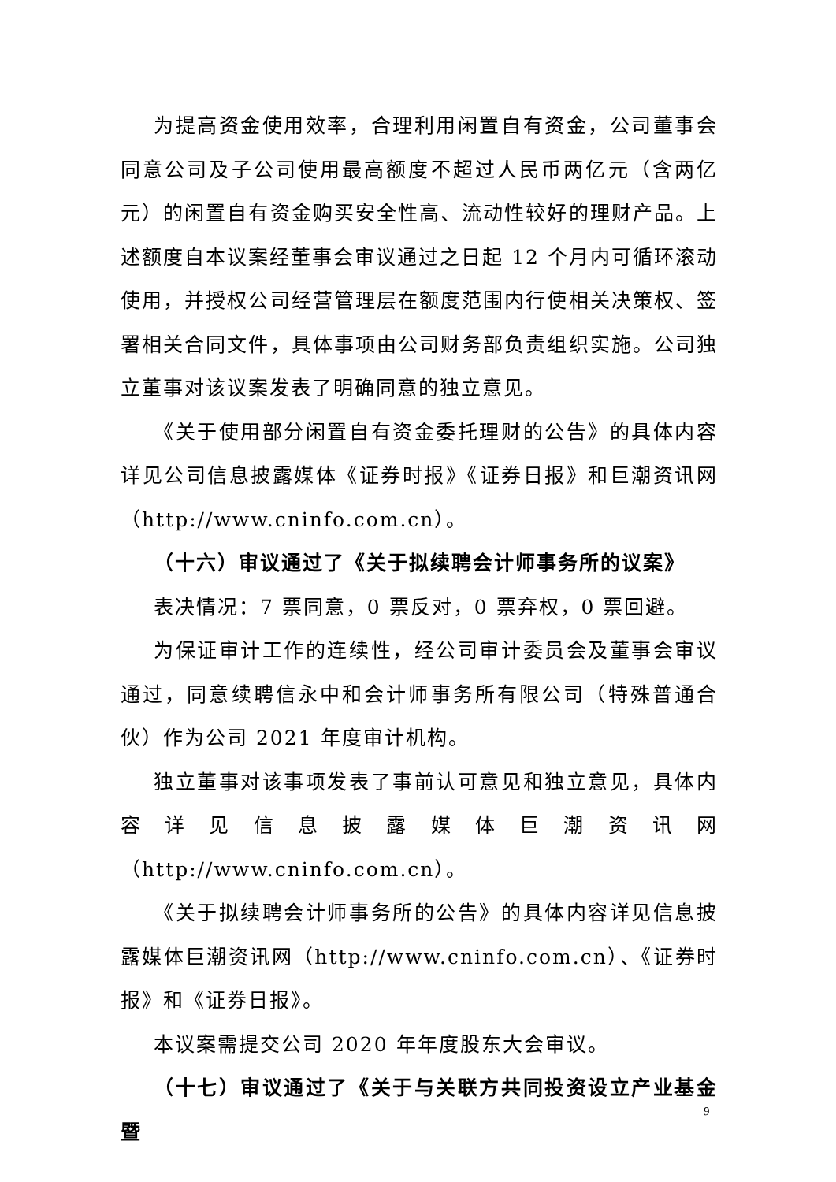为提高资金使用效率，合理利用闲置自有资金，公司董事会同意公司及子公司使用最高额度不超过人民币两亿元（含两亿元）的闲置自有资金购买安全性高、流动性较好的理财产品。上述额度自本议案经董事会审议通过之日起 12 个月内可循环滚动使用，并授权公司经营管理层在额度范围内行使相关决策权、签署相关合同文件，具体事项由公司财务部负责组织实施。公司独立董事对该议案发表了明确同意的独立意见。
《关于使用部分闲置自有资金委托理财的公告》的具体内容详见公司信息披露媒体《证券时报》《证券日报》和巨潮资讯网（http://www.cninfo.com.cn）。
（十六）审议通过了《关于拟续聘会计师事务所的议案》
表决情况：7 票同意，0 票反对，0 票弃权，0 票回避。
为保证审计工作的连续性，经公司审计委员会及董事会审议通过，同意续聘信永中和会计师事务所有限公司（特殊普通合伙）作为公司 2021 年度审计机构。
独立董事对该事项发表了事前认可意见和独立意见，具体内容详见信息披露媒体巨潮资讯网（http://www.cninfo.com.cn）。
《关于拟续聘会计师事务所的公告》的具体内容详见信息披露媒体巨潮资讯网（http://www.cninfo.com.cn）、《证券时报》和《证券日报》。
本议案需提交公司 2020 年年度股东大会审议。
（十七）审议通过了《关于与关联方共同投资设立产业基金暨
9